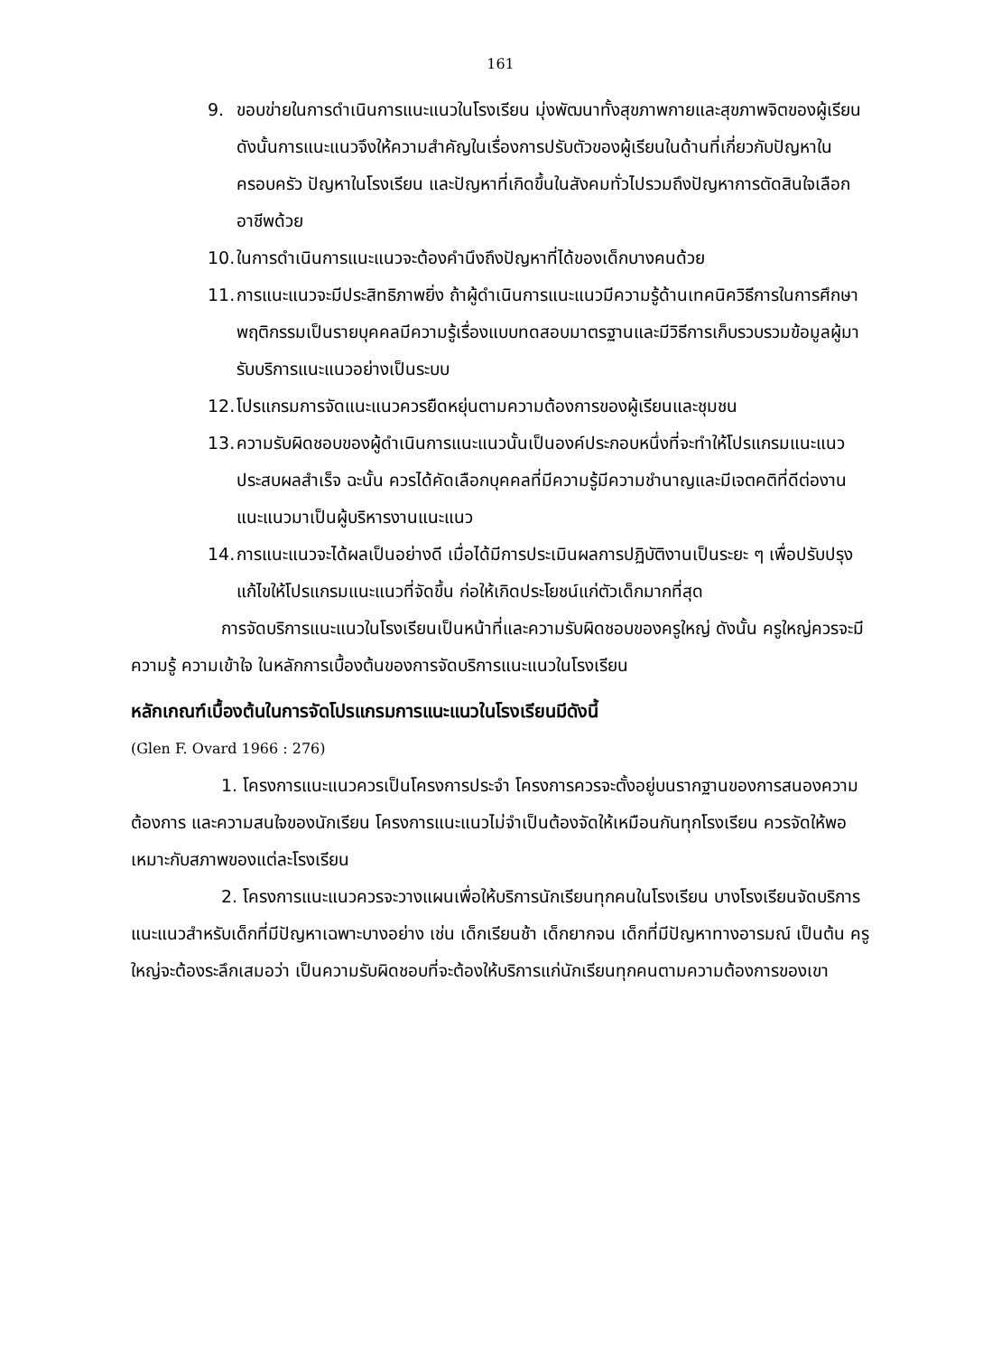161
9. ขอบข่ายในการดำเนินการแนะแนวในโรงเรียน มุ่งพัฒนาทั้งสุขภาพกายและสุขภาพจิตของผู้เรียน ดังนั้นการแนะแนวจึงให้ความสำคัญในเรื่องการปรับตัวของผู้เรียนในด้านที่เกี่ยวกับปัญหาในครอบครัว ปัญหาในโรงเรียน และปัญหาที่เกิดขึ้นในสังคมทั่วไปรวมถึงปัญหาการตัดสินใจเลือกอาชีพด้วย
10. ในการดำเนินการแนะแนวจะต้องคำนึงถึงปัญหาที่ได้ของเด็กบางคนด้วย
11. การแนะแนวจะมีประสิทธิภาพยิ่ง ถ้าผู้ดำเนินการแนะแนวมีความรู้ด้านเทคนิควิธีการในการศึกษาพฤติกรรมเป็นรายบุคคลมีความรู้เรื่องแบบทดสอบมาตรฐานและมีวิธีการเก็บรวบรวมข้อมูลผู้มารับบริการแนะแนวอย่างเป็นระบบ
12. โปรแกรมการจัดแนะแนวควรยืดหยุ่นตามความต้องการของผู้เรียนและชุมชน
13. ความรับผิดชอบของผู้ดำเนินการแนะแนวนั้นเป็นองค์ประกอบหนึ่งที่จะทำให้โปรแกรมแนะแนวประสบผลสำเร็จ ฉะนั้น ควรได้คัดเลือกบุคคลที่มีความรู้มีความชำนาญและมีเจตคติที่ดีต่องานแนะแนวมาเป็นผู้บริหารงานแนะแนว
14. การแนะแนวจะได้ผลเป็นอย่างดี เมื่อได้มีการประเมินผลการปฏิบัติงานเป็นระยะ ๆ เพื่อปรับปรุงแก้ไขให้โปรแกรมแนะแนวที่จัดขึ้น ก่อให้เกิดประโยชน์แก่ตัวเด็กมากที่สุด
การจัดบริการแนะแนวในโรงเรียนเป็นหน้าที่และความรับผิดชอบของครูใหญ่ ดังนั้น ครูใหญ่ควรจะมีความรู้ ความเข้าใจ ในหลักการเบื้องต้นของการจัดบริการแนะแนวในโรงเรียน
หลักเกณฑ์เบื้องต้นในการจัดโปรแกรมการแนะแนวในโรงเรียนมีดังนี้
(Glen F. Ovard 1966 : 276)
1. โครงการแนะแนวควรเป็นโครงการประจำ โครงการควรจะตั้งอยู่บนรากฐานของการสนองความต้องการ และความสนใจของนักเรียน โครงการแนะแนวไม่จำเป็นต้องจัดให้เหมือนกันทุกโรงเรียน ควรจัดให้พอเหมาะกับสภาพของแต่ละโรงเรียน
2. โครงการแนะแนวควรจะวางแผนเพื่อให้บริการนักเรียนทุกคนในโรงเรียน บางโรงเรียนจัดบริการแนะแนวสำหรับเด็กที่มีปัญหาเฉพาะบางอย่าง เช่น เด็กเรียนช้า เด็กยากจน เด็กที่มีปัญหาทางอารมณ์ เป็นต้น ครูใหญ่จะต้องระลึกเสมอว่า เป็นความรับผิดชอบที่จะต้องให้บริการแก่นักเรียนทุกคนตามความต้องการของเขา